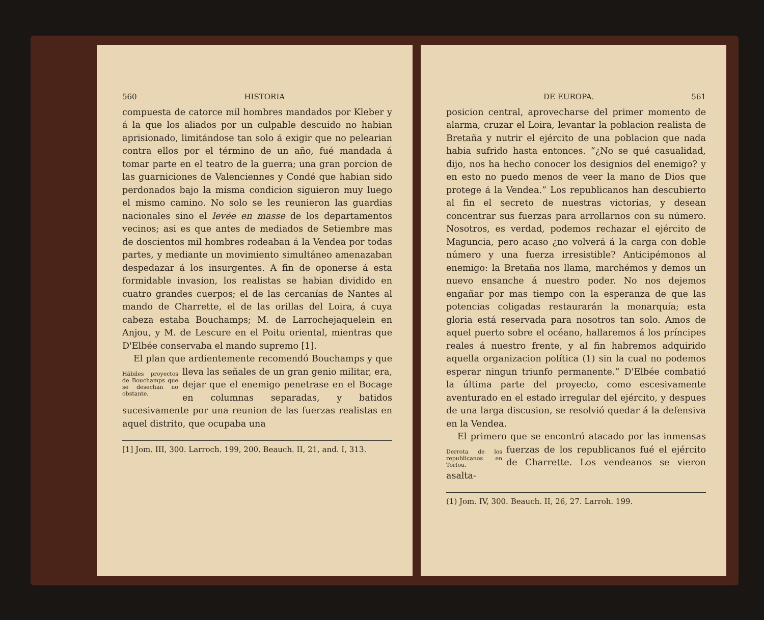560 HISTORIA
compuesta de catorce mil hombres mandados por Kleber y á la que los aliados por un culpable descuido no habian aprisionado, limitándose tan solo á exigir que no pelearian contra ellos por el término de un año, fué mandada á tomar parte en el teatro de la guerra; una gran porcion de las guarniciones de Valenciennes y Condé que habian sido perdonados bajo la misma condicion siguieron muy luego el mismo camino. No solo se les reunieron las guardias nacionales sino el levée en masse de los departamentos vecinos; asi es que antes de mediados de Setiembre mas de doscientos mil hombres rodeaban á la Vendea por todas partes, y mediante un movimiento simultáneo amenazaban despedazar á los insurgentes. A fin de oponerse á esta formidable invasion, los realistas se habian dividido en cuatro grandes cuerpos; el de las cercanías de Nantes al mando de Charrette, el de las orillas del Loira, á cuya cabeza estaba Bouchamps; M. de Larrochejaquelein en Anjou, y M. de Lescure en el Poitu oriental, mientras que D'Elbée conservaba el mando supremo [1].
El plan que ardientemente recomendó Bouchamps y que lleva las señales de Hábiles proyectos de Bouchamps que se desechan no obstante. un gran genio militar, era, dejar que el enemigo penetrase en el Bocage en columnas separadas, y batidos sucesivamente por una reunion de las fuerzas realistas en aquel distrito, que ocupaba una
[1] Jom. III, 300. Larroch. 199, 200. Beauch. II, 21, and. I, 313.
DE EUROPA. 561
posicion central, aprovecharse del primer momento de alarma, cruzar el Loira, levantar la poblacion realista de Bretaña y nutrir el ejército de una poblacion que nada habia sufrido hasta entonces. “¿No se qué casualidad, dijo, nos ha hecho conocer los designios del enemigo? y en esto no puedo menos de veer la mano de Dios que protege á la Vendea.” Los republicanos han descubierto al fin el secreto de nuestras victorias, y desean concentrar sus fuerzas para arrollarnos con su número. Nosotros, es verdad, podemos rechazar el ejército de Maguncia, pero acaso ¿no volverá á la carga con doble número y una fuerza irresistible? Anticipémonos al enemigo: la Bretaña nos llama, marchémos y demos un nuevo ensanche á nuestro poder. No nos dejemos engañar por mas tiempo con la esperanza de que las potencias coligadas restaurarán la monarquía; esta gloria está reservada para nosotros tan solo. Amos de aquel puerto sobre el océano, hallaremos á los príncipes reales á nuestro frente, y al fin habremos adquirido aquella organizacion política (1) sin la cual no podemos esperar ningun triunfo permanente.” D'Elbée combatió la última parte del proyecto, como escesivamente aventurado en el estado irregular del ejército, y despues de una larga discusion, se resolvió quedar á la defensiva en la Vendea.
El primero que se encontró atacado por las inmensas fuerzas de los republica Derrota de los republicanos en Torfou. nos fué el ejército de Charrette. Los vendeanos se vieron asalta-
(1) Jom. IV, 300. Beauch. II, 26, 27. Larroh. 199.